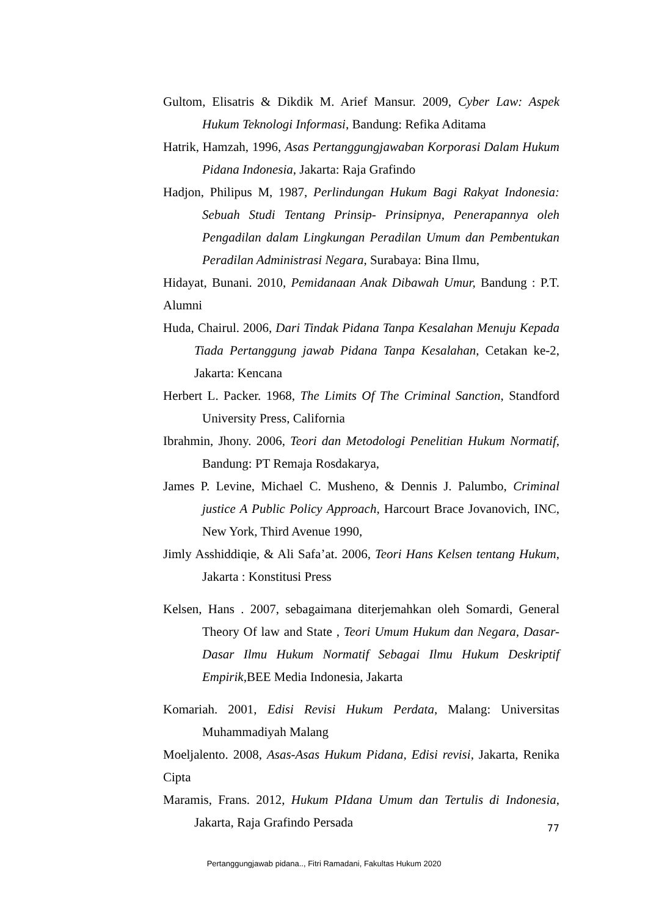Gultom, Elisatris & Dikdik M. Arief Mansur. 2009, Cyber Law: Aspek Hukum Teknologi Informasi, Bandung: Refika Aditama
Hatrik, Hamzah, 1996, Asas Pertanggungjawaban Korporasi Dalam Hukum Pidana Indonesia, Jakarta: Raja Grafindo
Hadjon, Philipus M, 1987, Perlindungan Hukum Bagi Rakyat Indonesia: Sebuah Studi Tentang Prinsip- Prinsipnya, Penerapannya oleh Pengadilan dalam Lingkungan Peradilan Umum dan Pembentukan Peradilan Administrasi Negara, Surabaya: Bina Ilmu,
Hidayat, Bunani. 2010, Pemidanaan Anak Dibawah Umur, Bandung : P.T. Alumni
Huda, Chairul. 2006, Dari Tindak Pidana Tanpa Kesalahan Menuju Kepada Tiada Pertanggung jawab Pidana Tanpa Kesalahan, Cetakan ke-2, Jakarta: Kencana
Herbert L. Packer. 1968, The Limits Of The Criminal Sanction, Standford University Press, California
Ibrahmin, Jhony. 2006, Teori dan Metodologi Penelitian Hukum Normatif, Bandung: PT Remaja Rosdakarya,
James P. Levine, Michael C. Musheno, & Dennis J. Palumbo, Criminal justice A Public Policy Approach, Harcourt Brace Jovanovich, INC, New York, Third Avenue 1990,
Jimly Asshiddiqie, & Ali Safa’at. 2006, Teori Hans Kelsen tentang Hukum, Jakarta : Konstitusi Press
Kelsen, Hans . 2007, sebagaimana diterjemahkan oleh Somardi, General Theory Of law and State , Teori Umum Hukum dan Negara, Dasar-Dasar Ilmu Hukum Normatif Sebagai Ilmu Hukum Deskriptif Empirik,BEE Media Indonesia, Jakarta
Komariah. 2001, Edisi Revisi Hukum Perdata, Malang: Universitas Muhammadiyah Malang
Moeljalento. 2008, Asas-Asas Hukum Pidana, Edisi revisi, Jakarta, Renika Cipta
Maramis, Frans. 2012, Hukum PIdana Umum dan Tertulis di Indonesia, Jakarta, Raja Grafindo Persada
77
Pertanggungjawab pidana.., Fitri Ramadani, Fakultas Hukum 2020